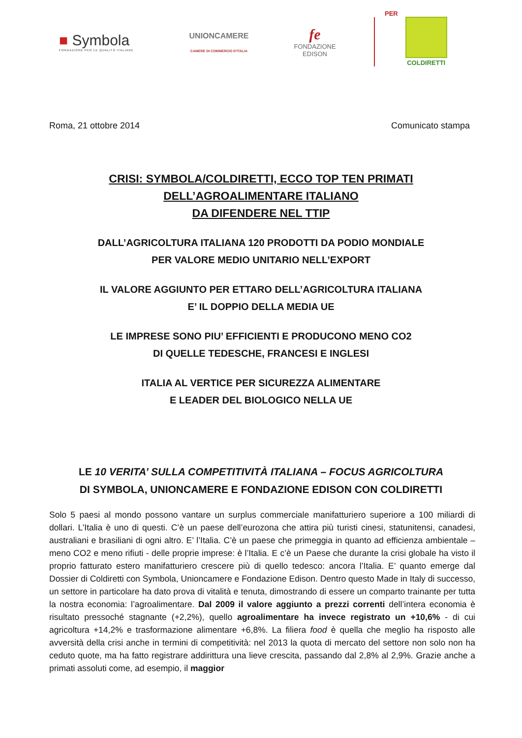■ Symbola
FONDAZIONE PER LE QUALITÀ ITALIANE
UNIONCAMERE
CAMERE DI COMMERCIO D'ITALIA
fe
FONDAZIONE
EDISON
PER
COLDIRETTI
Roma, 21 ottobre 2014 Comunicato stampa
CRISI: SYMBOLA/COLDIRETTI, ECCO TOP TEN PRIMATI
DELL’AGROALIMENTARE ITALIANO
DA DIFENDERE NEL TTIP
DALL’AGRICOLTURA ITALIANA 120 PRODOTTI DA PODIO MONDIALE
PER VALORE MEDIO UNITARIO NELL’EXPORT
IL VALORE AGGIUNTO PER ETTARO DELL’AGRICOLTURA ITALIANA
E’ IL DOPPIO DELLA MEDIA UE
LE IMPRESE SONO PIU’ EFFICIENTI E PRODUCONO MENO CO2
DI QUELLE TEDESCHE, FRANCESI E INGLESI
ITALIA AL VERTICE PER SICUREZZA ALIMENTARE
E LEADER DEL BIOLOGICO NELLA UE
LE 10 VERITA’ SULLA COMPETITIVITÀ ITALIANA – FOCUS AGRICOLTURA
DI SYMBOLA, UNIONCAMERE E FONDAZIONE EDISON CON COLDIRETTI
Solo 5 paesi al mondo possono vantare un surplus commerciale manifatturiero superiore a 100 miliardi di dollari. L’Italia è uno di questi. C’è un paese dell’eurozona che attira più turisti cinesi, statunitensi, canadesi, australiani e brasiliani di ogni altro. E’ l’Italia. C’è un paese che primeggia in quanto ad efficienza ambientale – meno CO2 e meno rifiuti - delle proprie imprese: è l’Italia. E c’è un Paese che durante la crisi globale ha visto il proprio fatturato estero manifatturiero crescere più di quello tedesco: ancora l’Italia. E’ quanto emerge dal Dossier di Coldiretti con Symbola, Unioncamere e Fondazione Edison. Dentro questo Made in Italy di successo, un settore in particolare ha dato prova di vitalità e tenuta, dimostrando di essere un comparto trainante per tutta la nostra economia: l’agroalimentare. Dal 2009 il valore aggiunto a prezzi correnti dell’intera economia è risultato pressoché stagnante (+2,2%), quello agroalimentare ha invece registrato un +10,6% - di cui agricoltura +14,2% e trasformazione alimentare +6,8%. La filiera food è quella che meglio ha risposto alle avversità della crisi anche in termini di competitività: nel 2013 la quota di mercato del settore non solo non ha ceduto quote, ma ha fatto registrare addirittura una lieve crescita, passando dal 2,8% al 2,9%. Grazie anche a primati assoluti come, ad esempio, il maggior